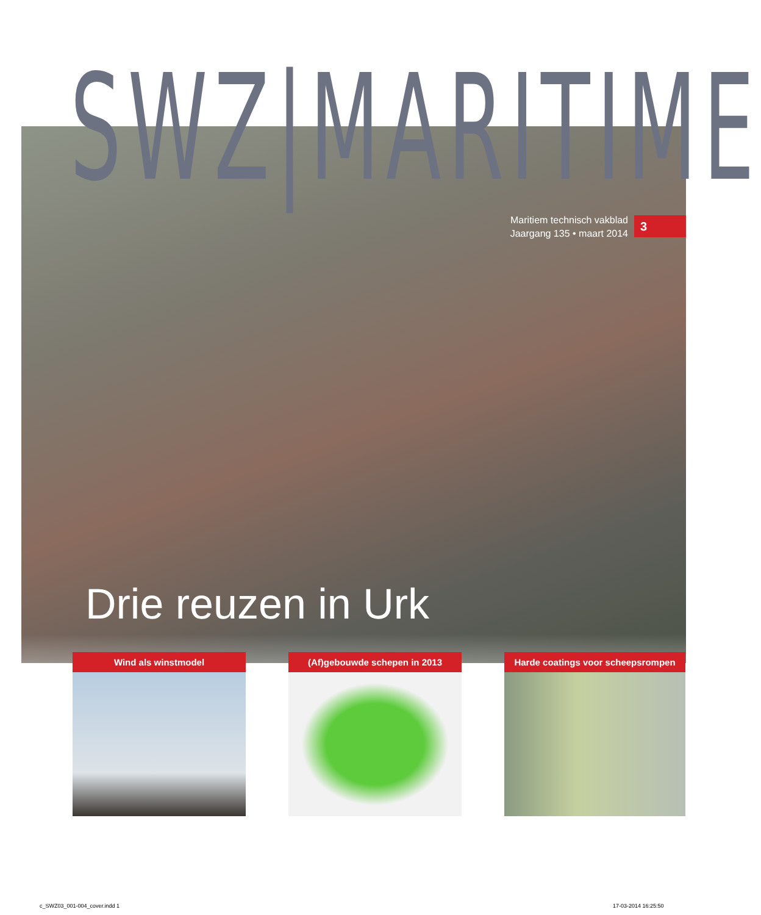SWZ|MARITIME
Maritiem technisch vakblad
Jaargang 135 • maart 2014
3
Drie reuzen in Urk
Wind als winstmodel (Af)gebouwde schepen in 2013 Harde coatings voor scheepsrompen
c_SWZ03_001-004_cover.indd 1 17-03-2014 16:25:50